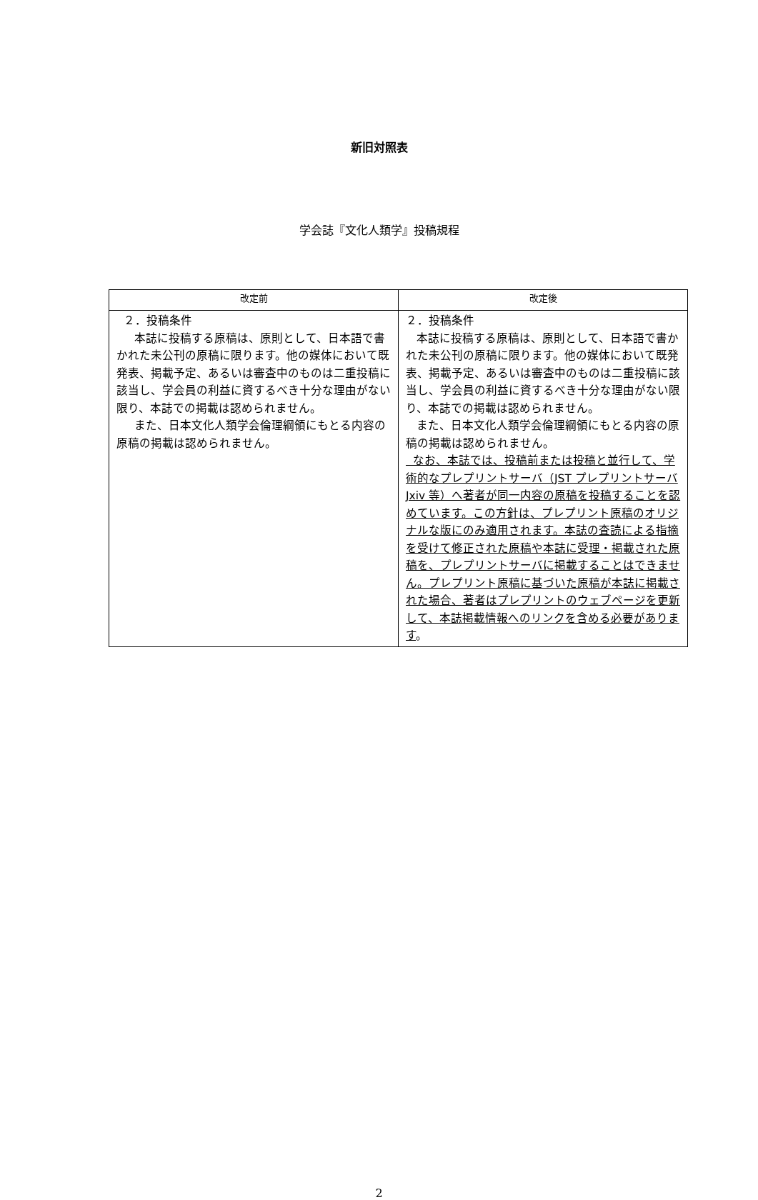新旧対照表
学会誌『文化人類学』投稿規程
| 改定前 | 改定後 |
| --- | --- |
| ２．投稿条件 本誌に投稿する原稿は、原則として、日本語で書かれた未公刊の原稿に限ります。他の媒体において既発表、掲載予定、あるいは審査中のものは二重投稿に該当し、学会員の利益に資するべき十分な理由がない限り、本誌での掲載は認められません。 また、日本文化人類学会倫理綱領にもとる内容の原稿の掲載は認められません。 | ２．投稿条件 本誌に投稿する原稿は、原則として、日本語で書かれた未公刊の原稿に限ります。他の媒体において既発表、掲載予定、あるいは審査中のものは二重投稿に該当し、学会員の利益に資するべき十分な理由がない限り、本誌での掲載は認められません。 また、日本文化人類学会倫理綱領にもとる内容の原稿の掲載は認められません。 なお、本誌では、投稿前または投稿と並行して、学術的なプレプリントサーバ（JST プレプリントサーバ Jxiv 等）へ著者が同一内容の原稿を投稿することを認めています。この方針は、プレプリント原稿のオリジナルな版にのみ適用されます。本誌の査読による指摘を受けて修正された原稿や本誌に受理・掲載された原稿を、プレプリントサーバに掲載することはできません。プレプリント原稿に基づいた原稿が本誌に掲載された場合、著者はプレプリントのウェブページを更新して、本誌掲載情報へのリンクを含める必要があります 。 |
2